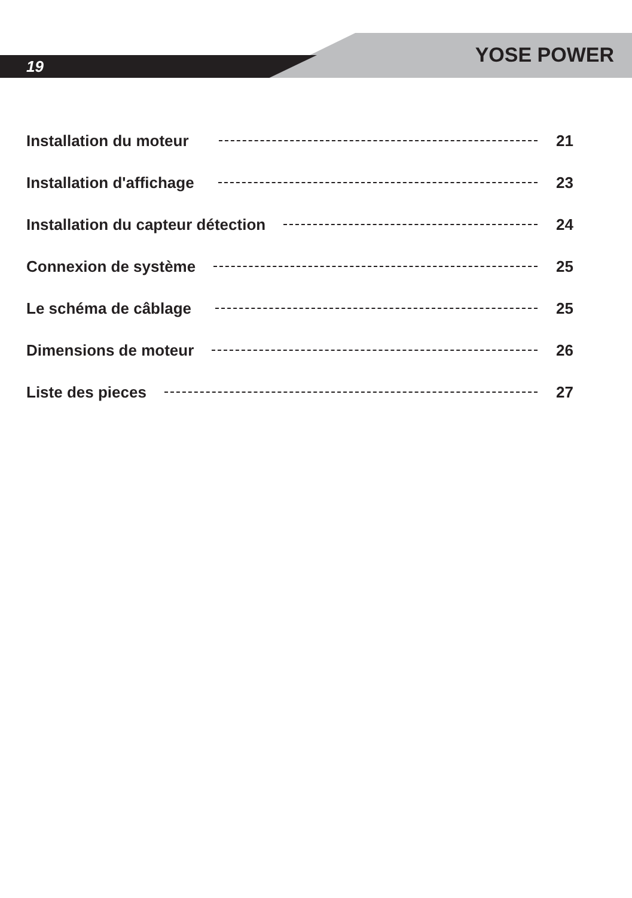19 YOSE POWER
Installation du moteur 21
Installation d'affichage 23
Installation du capteur détection 24
Connexion de système 25
Le schéma de câblage 25
Dimensions de moteur 26
Liste des pieces 27